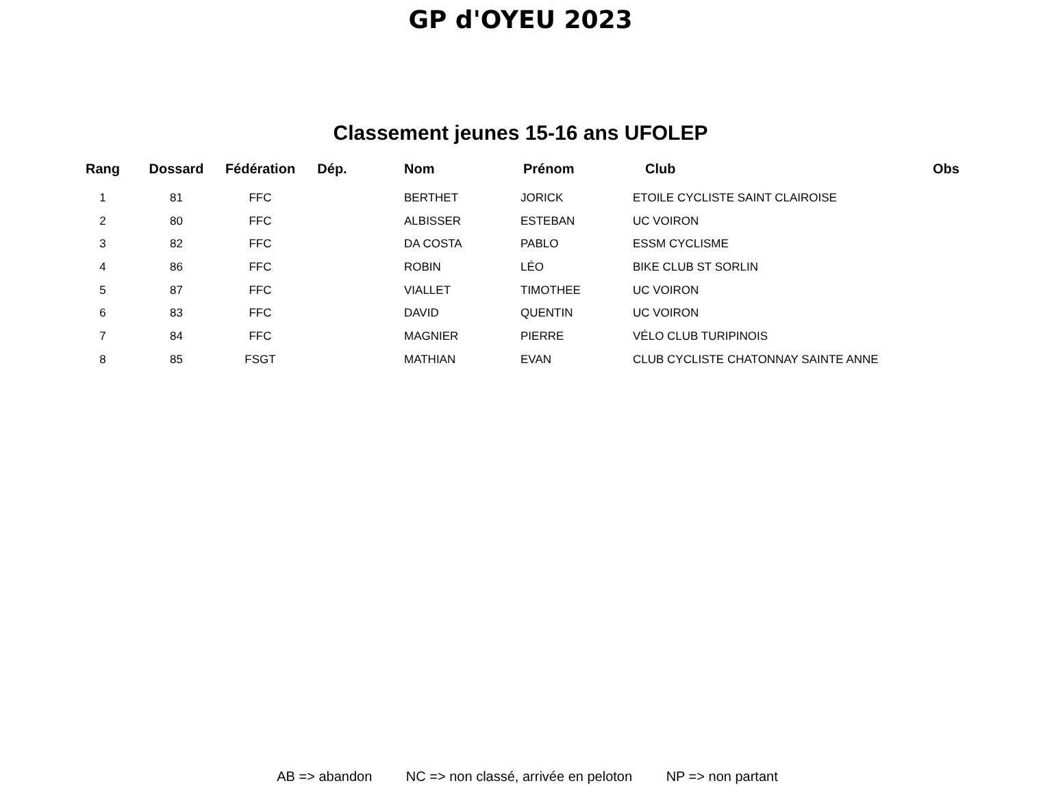GP d'OYEU 2023
Classement jeunes 15-16 ans UFOLEP
| Rang | Dossard | Fédération | Dép. | Nom | Prénom | Club | Obs |
| --- | --- | --- | --- | --- | --- | --- | --- |
| 1 | 81 | FFC | | BERTHET | JORICK | ETOILE CYCLISTE SAINT CLAIROISE | |
| 2 | 80 | FFC | | ALBISSER | ESTEBAN | UC VOIRON | |
| 3 | 82 | FFC | | DA COSTA | PABLO | ESSM CYCLISME | |
| 4 | 86 | FFC | | ROBIN | LÉO | BIKE CLUB ST SORLIN | |
| 5 | 87 | FFC | | VIALLET | TIMOTHEE | UC VOIRON | |
| 6 | 83 | FFC | | DAVID | QUENTIN | UC VOIRON | |
| 7 | 84 | FFC | | MAGNIER | PIERRE | VÉLO CLUB TURIPINOIS | |
| 8 | 85 | FSGT | | MATHIAN | EVAN | CLUB CYCLISTE CHATONNAY SAINTE ANNE | |
AB => abandon NC => non classé, arrivée en peloton NP => non partant